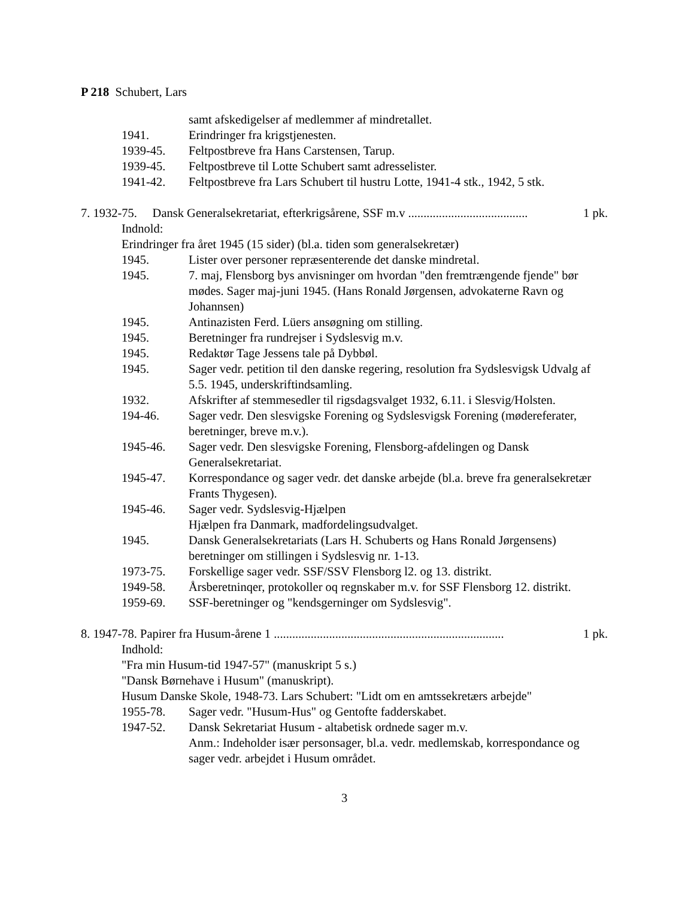P 218 Schubert, Lars
samt afskedigelser af medlemmer af mindretallet.
1941. Erindringer fra krigstjenesten.
1939-45. Feltpostbreve fra Hans Carstensen, Tarup.
1939-45. Feltpostbreve til Lotte Schubert samt adresselister.
1941-42. Feltpostbreve fra Lars Schubert til hustru Lotte, 1941-4 stk., 1942, 5 stk.
7. 1932-75. Dansk Generalsekretariat, efterkrigsårene, SSF m.v ....................................... 1 pk.
Indnold:
Erindringer fra året 1945 (15 sider) (bl.a. tiden som generalsekretær)
1945. Lister over personer repræsenterende det danske mindretal.
1945. 7. maj, Flensborg bys anvisninger om hvordan "den fremtrængende fjende" bør mødes. Sager maj-juni 1945. (Hans Ronald Jørgensen, advokaterne Ravn og Johannsen)
1945. Antinazisten Ferd. Lüers ansøgning om stilling.
1945. Beretninger fra rundrejser i Sydslesvig m.v.
1945. Redaktør Tage Jessens tale på Dybbøl.
1945. Sager vedr. petition til den danske regering, resolution fra Sydslesvigsk Udvalg af 5.5. 1945, underskriftindsamling.
1932. Afskrifter af stemmesedler til rigsdagsvalget 1932, 6.11. i Slesvig/Holsten.
194-46. Sager vedr. Den slesvigske Forening og Sydslesvigsk Forening (mødereferater, beretninger, breve m.v.).
1945-46. Sager vedr. Den slesvigske Forening, Flensborg-afdelingen og Dansk Generalsekretariat.
1945-47. Korrespondance og sager vedr. det danske arbejde (bl.a. breve fra generalsekretær Frants Thygesen).
1945-46. Sager vedr. Sydslesvig-Hjælpen
Hjælpen fra Danmark, madfordelingsudvalget.
1945. Dansk Generalsekretariats (Lars H. Schuberts og Hans Ronald Jørgensens) beretninger om stillingen i Sydslesvig nr. 1-13.
1973-75. Forskellige sager vedr. SSF/SSV Flensborg l2. og 13. distrikt.
1949-58. Årsberetninqer, protokoller oq regnskaber m.v. for SSF Flensborg 12. distrikt.
1959-69. SSF-beretninger og "kendsgerninger om Sydslesvig".
8. 1947-78. Papirer fra Husum-årene 1 ........................................................................... 1 pk.
Indhold:
"Fra min Husum-tid 1947-57" (manuskript 5 s.)
"Dansk Børnehave i Husum" (manuskript).
Husum Danske Skole, 1948-73. Lars Schubert: "Lidt om en amtssekretærs arbejde"
1955-78. Sager vedr. "Husum-Hus" og Gentofte fadderskabet.
1947-52. Dansk Sekretariat Husum - altabetisk ordnede sager m.v.
Anm.: Indeholder især personsager, bl.a. vedr. medlemskab, korrespondance og sager vedr. arbejdet i Husum området.
3